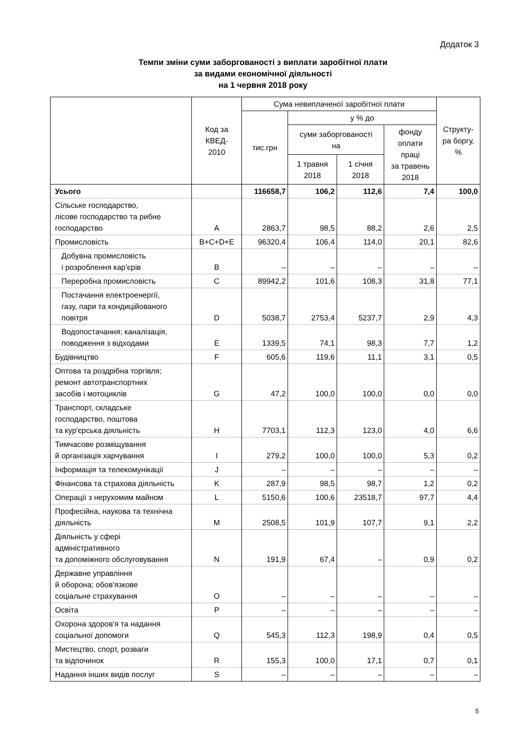Додаток 3
Темпи зміни суми заборгованості з виплати заробітної плати
за видами економічної діяльності
на 1 червня 2018 року
| | Код за КВЕД- 2010 | Сума невиплаченої заробітної плати | | | | Структу- ра боргу, % |
| --- | --- | --- | --- | --- | --- | --- |
| | | тис.грн | у % до | | | |
| | | | суми заборгованості на | | фонду оплати праці за травень 2018 | |
| | | | 1 травня 2018 | 1 січня 2018 | | |
| Усього | | 116658,7 | 106,2 | 112,6 | 7,4 | 100,0 |
| Сільське господарство, лісове господарство та рибне господарство | A | 2863,7 | 98,5 | 88,2 | 2,6 | 2,5 |
| Промисловість | B+C+D+E | 96320,4 | 106,4 | 114,0 | 20,1 | 82,6 |
| Добувна промисловість і розроблення кар'єрів | B | – | – | – | – | – |
| Переробна промисловість | C | 89942,2 | 101,6 | 108,3 | 31,8 | 77,1 |
| Постачання електроенергії, газу, пари та кондиційованого повітря | D | 5038,7 | 2753,4 | 5237,7 | 2,9 | 4,3 |
| Водопостачання; каналізація, поводження з відходами | E | 1339,5 | 74,1 | 98,3 | 7,7 | 1,2 |
| Будівництво | F | 605,6 | 119,6 | 11,1 | 3,1 | 0,5 |
| Оптова та роздрібна торгівля; ремонт автотранспортних засобів і мотоциклів | G | 47,2 | 100,0 | 100,0 | 0,0 | 0,0 |
| Транспорт, складське господарство, поштова та кур'єрська діяльність | H | 7703,1 | 112,3 | 123,0 | 4,0 | 6,6 |
| Тимчасове розміщування й організація харчування | I | 279,2 | 100,0 | 100,0 | 5,3 | 0,2 |
| Інформація та телекомунікації | J | – | – | – | – | – |
| Фінансова та страхова діяльність | K | 287,9 | 98,5 | 98,7 | 1,2 | 0,2 |
| Операції з нерухомим майном | L | 5150,6 | 100,6 | 23518,7 | 97,7 | 4,4 |
| Професійна, наукова та технічна діяльність | M | 2508,5 | 101,9 | 107,7 | 9,1 | 2,2 |
| Діяльність у сфері адміністративного та допоміжного обслуговування | N | 191,9 | 67,4 | – | 0,9 | 0,2 |
| Державне управління й оборона; обов'язкове соціальне страхування | O | – | – | – | – | – |
| Освіта | P | – | – | – | – | – |
| Охорона здоров'я та надання соціальної допомоги | Q | 545,3 | 112,3 | 198,9 | 0,4 | 0,5 |
| Мистецтво, спорт, розваги та відпочинок | R | 155,3 | 100,0 | 17,1 | 0,7 | 0,1 |
| Надання інших видів послуг | S | – | – | – | – | – |
5